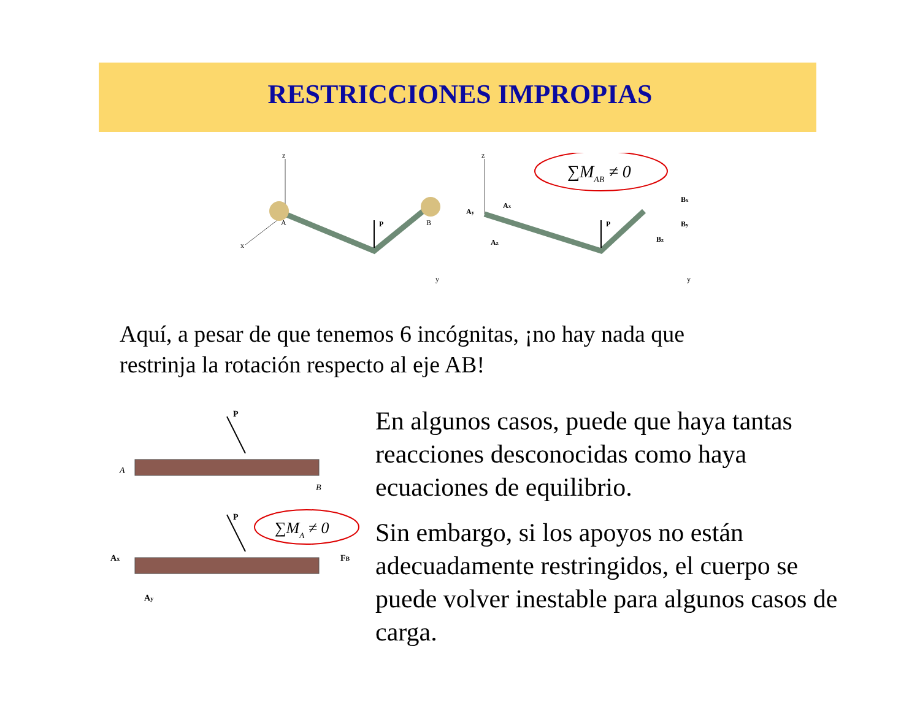RESTRICCIONES IMPROPIAS
z
x
P
A
B
y
z
P
∑MAB ≠ 0
Ax
Ay
Az
Bx
By
Bz
y
Aquí, a pesar de que tenemos 6 incógnitas, ¡no hay nada que restrinja la rotación respecto al eje AB!
P
A
B
P
∑MA ≠ 0
Ax
Ay
FB
En algunos casos, puede que haya tantas reacciones desconocidas como haya ecuaciones de equilibrio.
Sin embargo, si los apoyos no están adecuadamente restringidos, el cuerpo se puede volver inestable para algunos casos de carga.